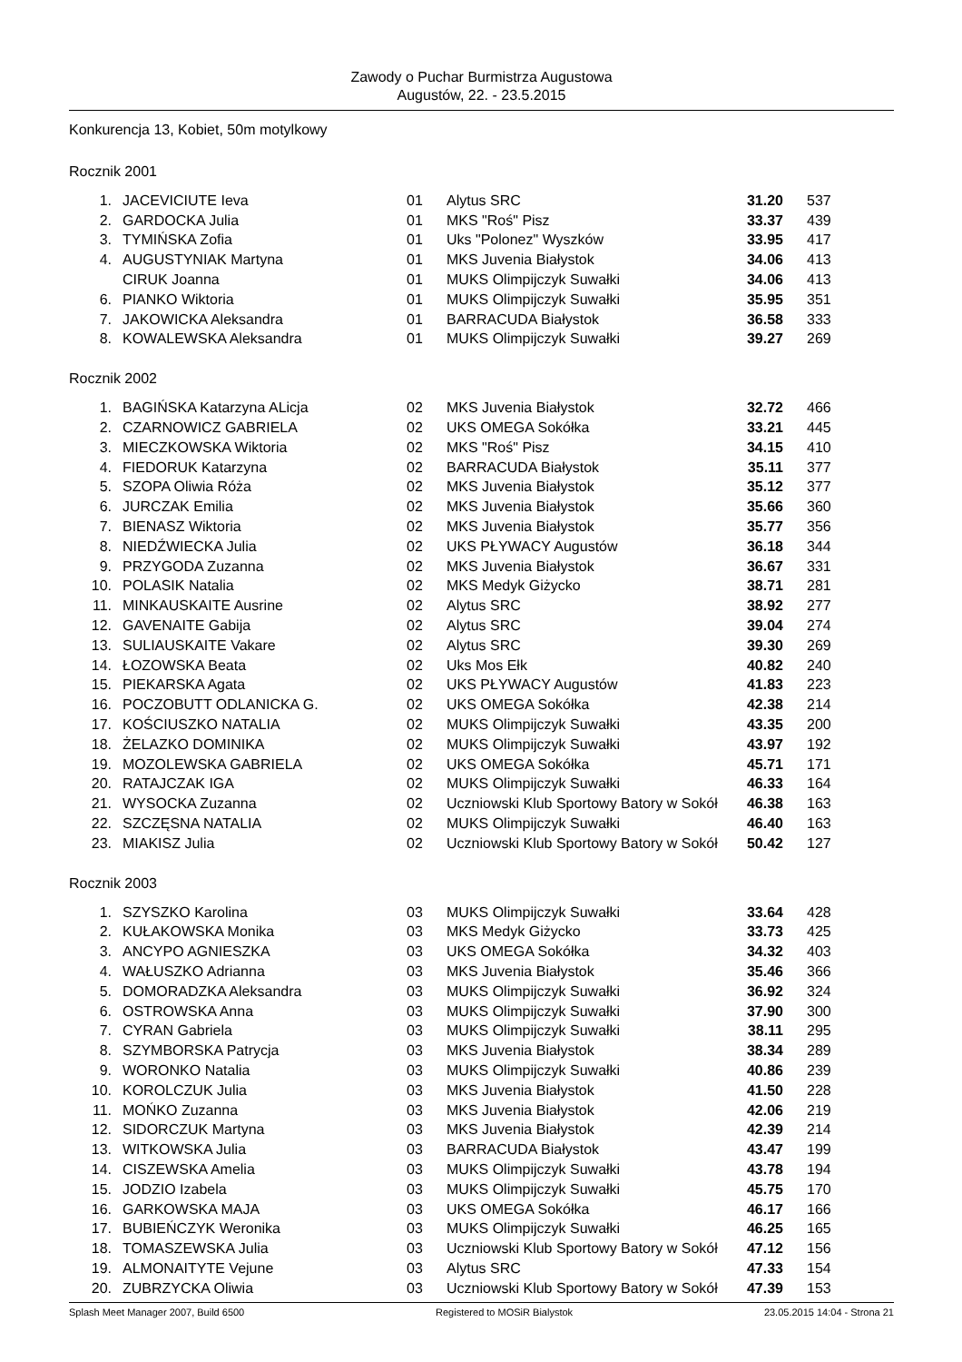Zawody o Puchar Burmistrza Augustowa
Augustów, 22. - 23.5.2015
Konkurencja 13, Kobiet, 50m motylkowy
Rocznik 2001
| 1. | JACEVICIUTE Ieva | 01 | Alytus SRC | 31.20 | 537 |
| 2. | GARDOCKA Julia | 01 | MKS "Roś" Pisz | 33.37 | 439 |
| 3. | TYMIŃSKA Zofia | 01 | Uks "Polonez" Wyszków | 33.95 | 417 |
| 4. | AUGUSTYNIAK Martyna | 01 | MKS Juvenia Białystok | 34.06 | 413 |
| | CIRUK Joanna | 01 | MUKS Olimpijczyk Suwałki | 34.06 | 413 |
| 6. | PIANKO Wiktoria | 01 | MUKS Olimpijczyk Suwałki | 35.95 | 351 |
| 7. | JAKOWICKA Aleksandra | 01 | BARRACUDA Białystok | 36.58 | 333 |
| 8. | KOWALEWSKA Aleksandra | 01 | MUKS Olimpijczyk Suwałki | 39.27 | 269 |
Rocznik 2002
| 1. | BAGIŃSKA Katarzyna ALicja | 02 | MKS Juvenia Białystok | 32.72 | 466 |
| 2. | CZARNOWICZ GABRIELA | 02 | UKS OMEGA Sokółka | 33.21 | 445 |
| 3. | MIECZKOWSKA Wiktoria | 02 | MKS "Roś" Pisz | 34.15 | 410 |
| 4. | FIEDORUK Katarzyna | 02 | BARRACUDA Białystok | 35.11 | 377 |
| 5. | SZOPA Oliwia Róża | 02 | MKS Juvenia Białystok | 35.12 | 377 |
| 6. | JURCZAK Emilia | 02 | MKS Juvenia Białystok | 35.66 | 360 |
| 7. | BIENASZ Wiktoria | 02 | MKS Juvenia Białystok | 35.77 | 356 |
| 8. | NIEDŹWIECKA Julia | 02 | UKS PŁYWACY Augustów | 36.18 | 344 |
| 9. | PRZYGODA Zuzanna | 02 | MKS Juvenia Białystok | 36.67 | 331 |
| 10. | POLASIK Natalia | 02 | MKS Medyk Giżycko | 38.71 | 281 |
| 11. | MINKAUSKAITE Ausrine | 02 | Alytus SRC | 38.92 | 277 |
| 12. | GAVENAITE Gabija | 02 | Alytus SRC | 39.04 | 274 |
| 13. | SULIAUSKAITE Vakare | 02 | Alytus SRC | 39.30 | 269 |
| 14. | ŁOZOWSKA Beata | 02 | Uks Mos Ełk | 40.82 | 240 |
| 15. | PIEKARSKA Agata | 02 | UKS PŁYWACY Augustów | 41.83 | 223 |
| 16. | POCZOBUTT ODLANICKA G. | 02 | UKS OMEGA Sokółka | 42.38 | 214 |
| 17. | KOŚCIUSZKO NATALIA | 02 | MUKS Olimpijczyk Suwałki | 43.35 | 200 |
| 18. | ŻELAZKO DOMINIKA | 02 | MUKS Olimpijczyk Suwałki | 43.97 | 192 |
| 19. | MOZOLEWSKA GABRIELA | 02 | UKS OMEGA Sokółka | 45.71 | 171 |
| 20. | RATAJCZAK IGA | 02 | MUKS Olimpijczyk Suwałki | 46.33 | 164 |
| 21. | WYSOCKA Zuzanna | 02 | Uczniowski Klub Sportowy Batory w Sokół | 46.38 | 163 |
| 22. | SZCZĘSNA NATALIA | 02 | MUKS Olimpijczyk Suwałki | 46.40 | 163 |
| 23. | MIAKISZ Julia | 02 | Uczniowski Klub Sportowy Batory w Sokół | 50.42 | 127 |
Rocznik 2003
| 1. | SZYSZKO Karolina | 03 | MUKS Olimpijczyk Suwałki | 33.64 | 428 |
| 2. | KUŁAKOWSKA Monika | 03 | MKS Medyk Giżycko | 33.73 | 425 |
| 3. | ANCYPO AGNIESZKA | 03 | UKS OMEGA Sokółka | 34.32 | 403 |
| 4. | WAŁUSZKO Adrianna | 03 | MKS Juvenia Białystok | 35.46 | 366 |
| 5. | DOMORADZKA Aleksandra | 03 | MUKS Olimpijczyk Suwałki | 36.92 | 324 |
| 6. | OSTROWSKA Anna | 03 | MUKS Olimpijczyk Suwałki | 37.90 | 300 |
| 7. | CYRAN Gabriela | 03 | MUKS Olimpijczyk Suwałki | 38.11 | 295 |
| 8. | SZYMBORSKA Patrycja | 03 | MKS Juvenia Białystok | 38.34 | 289 |
| 9. | WORONKO Natalia | 03 | MUKS Olimpijczyk Suwałki | 40.86 | 239 |
| 10. | KOROLCZUK Julia | 03 | MKS Juvenia Białystok | 41.50 | 228 |
| 11. | MOŃKO Zuzanna | 03 | MKS Juvenia Białystok | 42.06 | 219 |
| 12. | SIDORCZUK Martyna | 03 | MKS Juvenia Białystok | 42.39 | 214 |
| 13. | WITKOWSKA Julia | 03 | BARRACUDA Białystok | 43.47 | 199 |
| 14. | CISZEWSKA Amelia | 03 | MUKS Olimpijczyk Suwałki | 43.78 | 194 |
| 15. | JODZIO Izabela | 03 | MUKS Olimpijczyk Suwałki | 45.75 | 170 |
| 16. | GARKOWSKA MAJA | 03 | UKS OMEGA Sokółka | 46.17 | 166 |
| 17. | BUBIEŃCZYK Weronika | 03 | MUKS Olimpijczyk Suwałki | 46.25 | 165 |
| 18. | TOMASZEWSKA Julia | 03 | Uczniowski Klub Sportowy Batory w Sokół | 47.12 | 156 |
| 19. | ALMONAITYTE Vejune | 03 | Alytus SRC | 47.33 | 154 |
| 20. | ZUBRZYCKA Oliwia | 03 | Uczniowski Klub Sportowy Batory w Sokół | 47.39 | 153 |
Splash Meet Manager 2007, Build 6500 Registered to MOSiR Bialystok 23.05.2015 14:04 - Strona 21